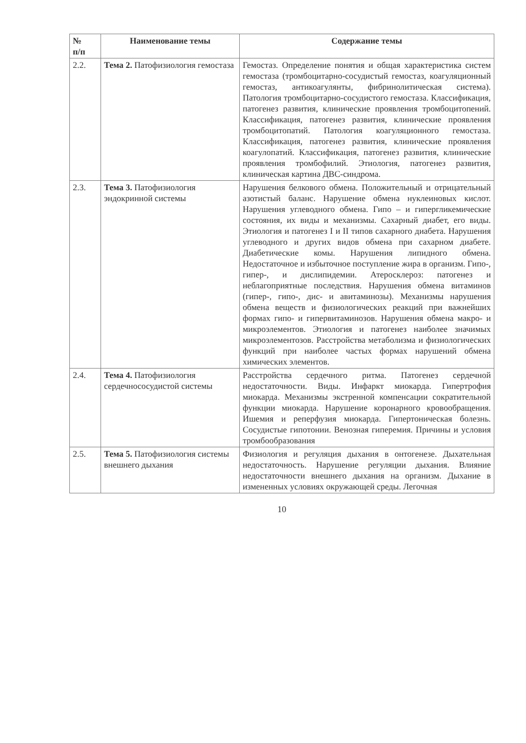| № п/п | Наименование темы | Содержание темы |
| --- | --- | --- |
| 2.2. | Тема 2. Патофизиология гемостаза | Гемостаз. Определение понятия и общая характеристика систем гемостаза (тромбоцитарно-сосудистый гемостаз, коагуляционный гемостаз, антикоагулянты, фибринолитическая система). Патология тромбоцитарно-сосудистого гемостаза. Классификация, патогенез развития, клинические проявления тромбоцитопений. Классификация, патогенез развития, клинические проявления тромбоцитопатий. Патология коагуляционного гемостаза. Классификация, патогенез развития, клинические проявления коагулопатий. Классификация, патогенез развития, клинические проявления тромбофилий. Этиология, патогенез развития, клиническая картина ДВС-синдрома. |
| 2.3. | Тема 3. Патофизиология эндокринной системы | Нарушения белкового обмена. Положительный и отрицательный азотистый баланс. Нарушение обмена нуклеиновых кислот. Нарушения углеводного обмена. Гипо – и гипергликемические состояния, их виды и механизмы. Сахарный диабет, его виды. Этиология и патогенез I и II типов сахарного диабета. Нарушения углеводного и других видов обмена при сахарном диабете. Диабетические комы. Нарушения липидного обмена. Недостаточное и избыточное поступление жира в организм. Гипо-, гипер-, и дислипидемии. Атеросклероз: патогенез и неблагоприятные последствия. Нарушения обмена витаминов (гипер-, гипо-, дис- и авитаминозы). Механизмы нарушения обмена веществ и физиологических реакций при важнейших формах гипо- и гипервитаминозов. Нарушения обмена макро- и микроэлементов. Этиология и патогенез наиболее значимых микроэлементозов. Расстройства метаболизма и физиологических функций при наиболее частых формах нарушений обмена химических элементов. |
| 2.4. | Тема 4. Патофизиология сердечнососудистой системы | Расстройства сердечного ритма. Патогенез сердечной недостаточности. Виды. Инфаркт миокарда. Гипертрофия миокарда. Механизмы экстренной компенсации сократительной функции миокарда. Нарушение коронарного кровообращения. Ишемия и реперфузия миокарда. Гипертоническая болезнь. Сосудистые гипотонии. Венозная гиперемия. Причины и условия тромбообразования |
| 2.5. | Тема 5. Патофизиология системы внешнего дыхания | Физиология и регуляция дыхания в онтогенезе. Дыхательная недостаточность. Нарушение регуляции дыхания. Влияние недостаточности внешнего дыхания на организм. Дыхание в измененных условиях окружающей среды. Легочная |
10